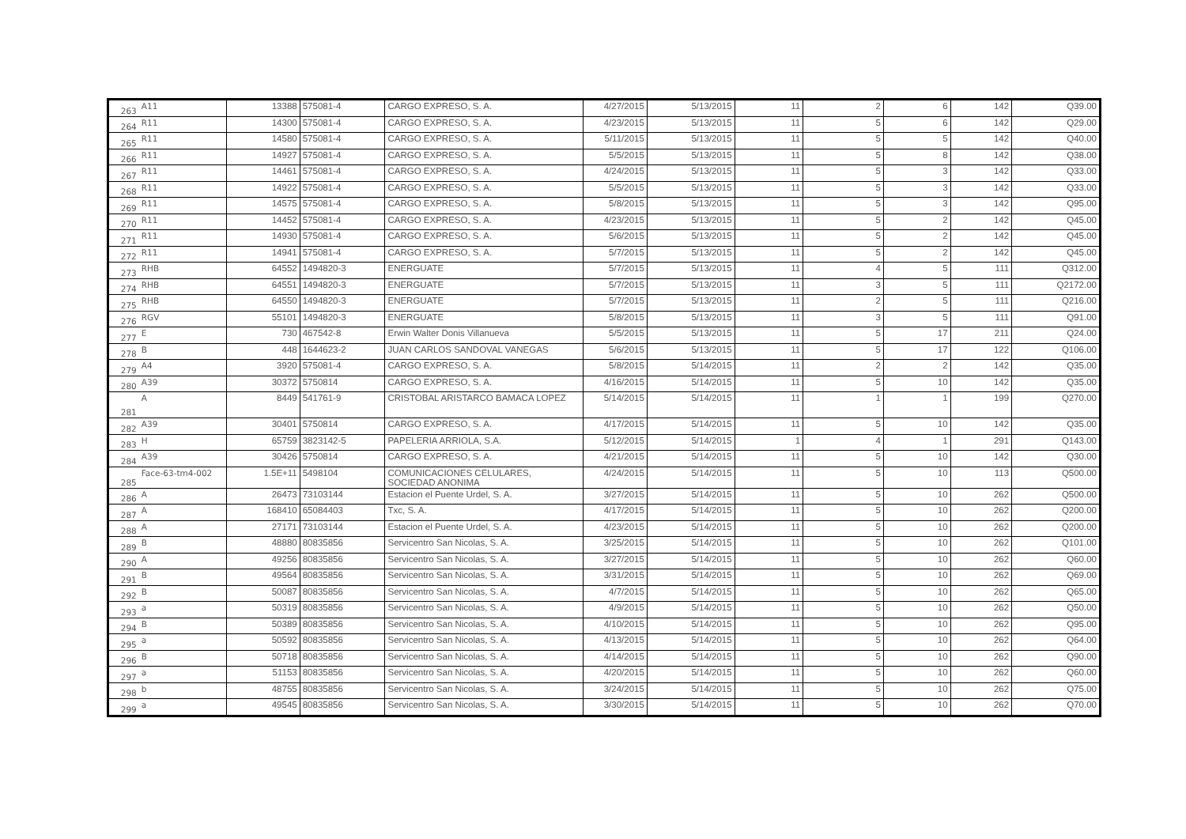| 263 | A11 | 13388 | 575081-4 | CARGO EXPRESO, S. A. | 4/27/2015 | 5/13/2015 | 11 | 2 | 6 | 142 | Q39.00 |
| 264 | R11 | 14300 | 575081-4 | CARGO EXPRESO, S. A. | 4/23/2015 | 5/13/2015 | 11 | 5 | 6 | 142 | Q29.00 |
| 265 | R11 | 14580 | 575081-4 | CARGO EXPRESO, S. A. | 5/11/2015 | 5/13/2015 | 11 | 5 | 5 | 142 | Q40.00 |
| 266 | R11 | 14927 | 575081-4 | CARGO EXPRESO, S. A. | 5/5/2015 | 5/13/2015 | 11 | 5 | 8 | 142 | Q38.00 |
| 267 | R11 | 14461 | 575081-4 | CARGO EXPRESO, S. A. | 4/24/2015 | 5/13/2015 | 11 | 5 | 3 | 142 | Q33.00 |
| 268 | R11 | 14922 | 575081-4 | CARGO EXPRESO, S. A. | 5/5/2015 | 5/13/2015 | 11 | 5 | 3 | 142 | Q33.00 |
| 269 | R11 | 14575 | 575081-4 | CARGO EXPRESO, S. A. | 5/8/2015 | 5/13/2015 | 11 | 5 | 3 | 142 | Q95.00 |
| 270 | R11 | 14452 | 575081-4 | CARGO EXPRESO, S. A. | 4/23/2015 | 5/13/2015 | 11 | 5 | 2 | 142 | Q45.00 |
| 271 | R11 | 14930 | 575081-4 | CARGO EXPRESO, S. A. | 5/6/2015 | 5/13/2015 | 11 | 5 | 2 | 142 | Q45.00 |
| 272 | R11 | 14941 | 575081-4 | CARGO EXPRESO, S. A. | 5/7/2015 | 5/13/2015 | 11 | 5 | 2 | 142 | Q45.00 |
| 273 | RHB | 64552 | 1494820-3 | ENERGUATE | 5/7/2015 | 5/13/2015 | 11 | 4 | 5 | 111 | Q312.00 |
| 274 | RHB | 64551 | 1494820-3 | ENERGUATE | 5/7/2015 | 5/13/2015 | 11 | 3 | 5 | 111 | Q2172.00 |
| 275 | RHB | 64550 | 1494820-3 | ENERGUATE | 5/7/2015 | 5/13/2015 | 11 | 2 | 5 | 111 | Q216.00 |
| 276 | RGV | 55101 | 1494820-3 | ENERGUATE | 5/8/2015 | 5/13/2015 | 11 | 3 | 5 | 111 | Q91.00 |
| 277 | E | 730 | 467542-8 | Erwin Walter Donis Villanueva | 5/5/2015 | 5/13/2015 | 11 | 5 | 17 | 211 | Q24.00 |
| 278 | B | 448 | 1644623-2 | JUAN CARLOS SANDOVAL VANEGAS | 5/6/2015 | 5/13/2015 | 11 | 5 | 17 | 122 | Q106.00 |
| 279 | A4 | 3920 | 575081-4 | CARGO EXPRESO, S. A. | 5/8/2015 | 5/14/2015 | 11 | 2 | 2 | 142 | Q35.00 |
| 280 | A39 | 30372 | 5750814 | CARGO EXPRESO, S. A. | 4/16/2015 | 5/14/2015 | 11 | 5 | 10 | 142 | Q35.00 |
| 281 | A | 8449 | 541761-9 | CRISTOBAL ARISTARCO BAMACA LOPEZ | 5/14/2015 | 5/14/2015 | 11 | 1 | 1 | 199 | Q270.00 |
| 282 | A39 | 30401 | 5750814 | CARGO EXPRESO, S. A. | 4/17/2015 | 5/14/2015 | 11 | 5 | 10 | 142 | Q35.00 |
| 283 | H | 65759 | 3823142-5 | PAPELERIA ARRIOLA, S.A. | 5/12/2015 | 5/14/2015 | 1 | 4 | 1 | 291 | Q143.00 |
| 284 | A39 | 30426 | 5750814 | CARGO EXPRESO, S. A. | 4/21/2015 | 5/14/2015 | 11 | 5 | 10 | 142 | Q30.00 |
| 285 | Face-63-tm4-002 | 1.5E+11 | 5498104 | COMUNICACIONES CELULARES, SOCIEDAD ANONIMA | 4/24/2015 | 5/14/2015 | 11 | 5 | 10 | 113 | Q500.00 |
| 286 | A | 26473 | 73103144 | Estacion el Puente Urdel, S. A. | 3/27/2015 | 5/14/2015 | 11 | 5 | 10 | 262 | Q500.00 |
| 287 | A | 168410 | 65084403 | Txc, S. A. | 4/17/2015 | 5/14/2015 | 11 | 5 | 10 | 262 | Q200.00 |
| 288 | A | 27171 | 73103144 | Estacion el Puente Urdel, S. A. | 4/23/2015 | 5/14/2015 | 11 | 5 | 10 | 262 | Q200.00 |
| 289 | B | 48880 | 80835856 | Servicentro San Nicolas, S. A. | 3/25/2015 | 5/14/2015 | 11 | 5 | 10 | 262 | Q101.00 |
| 290 | A | 49256 | 80835856 | Servicentro San Nicolas, S. A. | 3/27/2015 | 5/14/2015 | 11 | 5 | 10 | 262 | Q60.00 |
| 291 | B | 49564 | 80835856 | Servicentro San Nicolas, S. A. | 3/31/2015 | 5/14/2015 | 11 | 5 | 10 | 262 | Q69.00 |
| 292 | B | 50087 | 80835856 | Servicentro San Nicolas, S. A. | 4/7/2015 | 5/14/2015 | 11 | 5 | 10 | 262 | Q65.00 |
| 293 | a | 50319 | 80835856 | Servicentro San Nicolas, S. A. | 4/9/2015 | 5/14/2015 | 11 | 5 | 10 | 262 | Q50.00 |
| 294 | B | 50389 | 80835856 | Servicentro San Nicolas, S. A. | 4/10/2015 | 5/14/2015 | 11 | 5 | 10 | 262 | Q95.00 |
| 295 | a | 50592 | 80835856 | Servicentro San Nicolas, S. A. | 4/13/2015 | 5/14/2015 | 11 | 5 | 10 | 262 | Q64.00 |
| 296 | B | 50718 | 80835856 | Servicentro San Nicolas, S. A. | 4/14/2015 | 5/14/2015 | 11 | 5 | 10 | 262 | Q90.00 |
| 297 | a | 51153 | 80835856 | Servicentro San Nicolas, S. A. | 4/20/2015 | 5/14/2015 | 11 | 5 | 10 | 262 | Q60.00 |
| 298 | b | 48755 | 80835856 | Servicentro San Nicolas, S. A. | 3/24/2015 | 5/14/2015 | 11 | 5 | 10 | 262 | Q75.00 |
| 299 | a | 49545 | 80835856 | Servicentro San Nicolas, S. A. | 3/30/2015 | 5/14/2015 | 11 | 5 | 10 | 262 | Q70.00 |